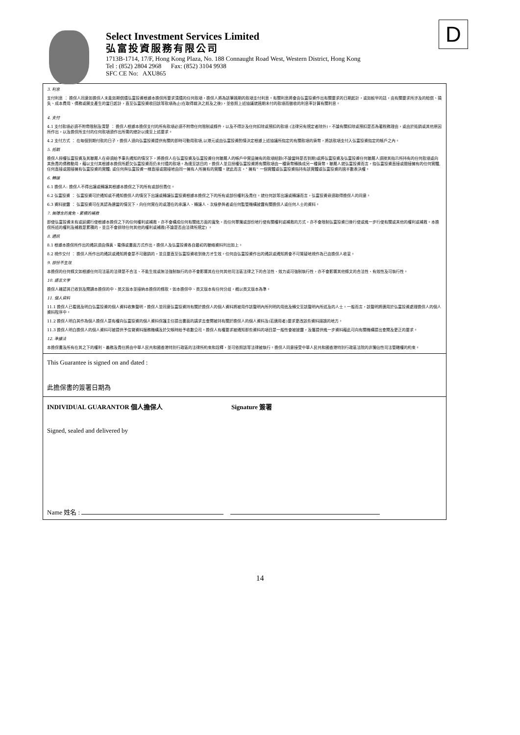Select Investment Services Limited
弘富投資服務有限公司
1713B-1714, 17/F, Hong Kong Plaza, No. 188 Connaught Road West, Western District, Hong Kong
Tel : (852) 2804 2968 Fax: (852) 3104 9938
SFC CE No: AXU865
D
3. 利息
支付利息 ： 擔保人同意如擔保人未能如期償還弘富投資根據本擔保所要求清還的任何款項，擔保人將為該筆過期的款項支付利息。有關利息將會由弘富投資作出有關要求的日期起計，或如較早的話，由有關要求所涉及的賠償、損失、成本費用、債務或開支產生的當日起計，直至弘富投資收回該等款項為止(在取得裁決之前及之後)，並依照上述協議就過期未付的款項而徵收的利息率計算有關利息。
4. 支付
4.1 支付款項必須不附帶限制及清楚 ： 擔保人根據本擔保支付的所有款項必須不附帶任何限制或條件，以及不得計及任何扣除或預扣的款項 (法律另有規定者除外)，不論有關扣除或預扣是否為著稅務理由，或由於抵銷或其他原因所作出，以及擔保所支付的任何款項須作出所需的總計以達至上述要求。
4.2 支付方式 ： 在每個到期付款的日子，擔保人須向弘富投資提供有關的即時可動用款項,以港元或由弘富投資酌情決定根據上述協議所指定的有關款項的貨幣，將該款項支付入弘富投資指定的帳戶之內。
5. 抵銷
擔保人授權弘富投資及其聯屬人在毋須給予事先通知的情況下，將擔保人在弘富投資及弘富投資任何聯屬人的帳戶中實益擁有的款項結餘(不論當時是否到期)或將弘富投資及弘富投資任何聯屬人須按其指示所持有的任何款項或向其負責的債務動用，藉以支付其根據本擔保所虧欠弘富投資而仍未付還的款項。為達至該目的，擔保人並且授權弘富投資將有關款項由一種貨幣轉換成另一種貨幣。聯屬人就弘富投資而言，指弘富投資直接或間接擁有的任何實體,任何直接或間接擁有弘富投資的實體; 或任何與弘富投資一樣直接或間接地由同一擁有人所擁有的實體。就此而言，" 擁有" 一個實體或弘富投資指持有該實體或弘富投資的過半數表決權。
6. 轉讓
6.1 擔保人: 擔保人不得出讓或轉讓其根據本擔保之下的所有或部份責任。
6.2 弘富投資 ： 弘富投資可於通知或不通知擔保人的情況下出讓或轉讓弘富投資根據本擔保之下的所有或部份權利及責任。就任何該等出讓或轉讓而言，弘富投資毋須取得擔保人的同意。
6.3 資料披露 ： 弘富投資可在其認為適當的情況下，向任何實在的或潛在的承讓人、轉讓人、次級參與者或任何監管機構披露有關擔保人或任何人士的資料。
7. 無隱含的寬免、累積的補救
即使弘富投資未有或延遲行使根據本擔保之下的任何權利或補救，亦不會構成任何有關這方面的寬免，而任何單獨或部份地行使有關權利或補救的方式，亦不會限制弘富投資日後行使或進一步行使有關或其他的權利或補救。本擔保所述的權利及補救是累積的，並且不會排除任何其他的權利或補救(不論是否由法律所規定) 。
8. 通訊
8.1 根據本擔保所作出的通訊須由傳真、電傳或書面方式作出。擔保人及弘富投資各自最初的聯絡資料列出如上。
8.2 視作交付 ： 擔保人所作出的通訊或通知將會是不可撤銷的，並且要直至弘富投資收到後方才生效。任何由弘富投資作出的通訊或通知將會不可質疑地視作為已由擔保人收妥。
9. 部份不生效
本擔保的任何條文如根據任何司法區的法律是不合法、不能生效或無法強制執行的亦不會影響其在任何其他司法區法律之下的合法性、效力或可強制執行性，亦不會影響其他條文的合法性、有效性及可執行性。
10. 語言文字
擔保人確認其已收到及閱讀本擔保的中、英文版本並接納本擔保的條款。如本擔保中、英文版本有任何分歧，概以英文版本為準。
11. 個人資料
11.1 擔保人已看過及明白弘富投資的個人資料收集聲明，擔保人並同意弘富投資持有關於擔保人的個人資料將被用作該聲明內所列明的用途及轉交至該聲明內所述及的人士。一般而言，該聲明將適用於弘富投資處理擔保人的個人資料程序中。
11.2 擔保人明白其作為個人擔保人是有權向弘富投資的個人資料保護主任提出書面的請求去查閱被持有關於擔保人的個人資料及(若適用者)要求更改該些資料錯誤的地方。
11.3 擔保人明白擔保人的個人資料可被提供予信貸資料服務機構及於欠帳時給予收數公司。擔保人有權要求被通知那些資料的項目是一般性會被披露，及獲提供進一步資料藉此可向有關機構提出查閱及更正的要求。
12. 準據法
本擔保書及所有在其之下的權利、義務及責任將由中華人民共和國香港特別行政區的法律所約束和詮釋，並可依照該等法律被執行。擔保人同意接受中華人民共和國香港特別行政區法院的非獨佔性司法管轄權的約束。
This Guarantee is signed on and dated :
此擔保書的簽署日期為
INDIVIDUAL GUARANTOR 個人擔保人 Signature 簽署
Signed, sealed and delivered by
Name 姓名 :
14